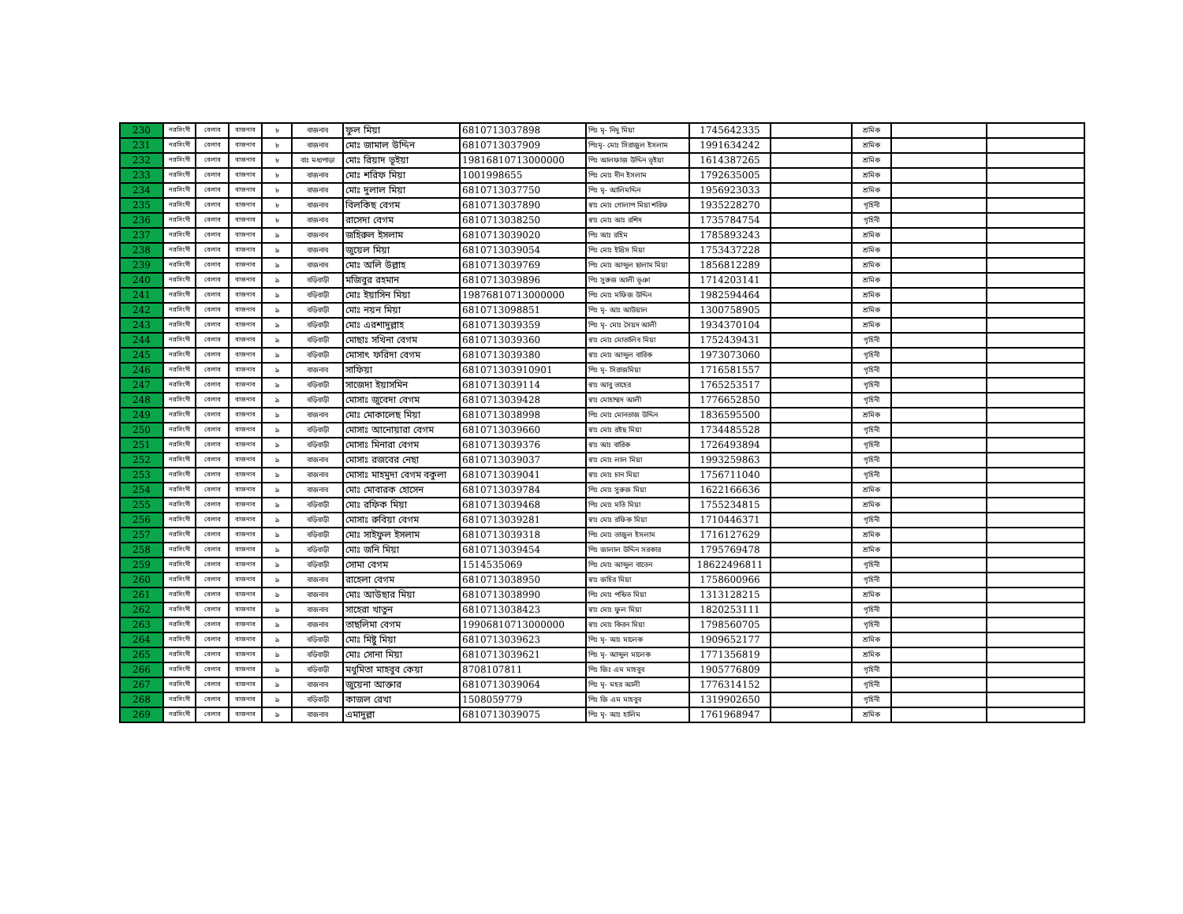| 230 | নরসিংদী | বেলাব | বাজনাব | ৮ | বাজনাব | ফুল মিয়া | 6810713037898 | পিঃ মৃ- নিদু মিয়া | 1745642335 | | শ্রমিক | | |
| 231 | নরসিংদী | বেলাব | বাজনাব | ৮ | বাজনাব | মোঃ জামাল উদ্দিন | 6810713037909 | পিঃমৃ- মোঃ সিরাজুল ইসলাম | 1991634242 | | শ্রমিক | | |
| 232 | নরসিংদী | বেলাব | বাজনাব | ৮ | বাঃ মধ্যপাড়া | মোঃ রিয়াদ ভূইয়া | 19816810713000000 | পিঃ আলফাজ উদ্দিন ভূইয়া | 1614387265 | | শ্রমিক | | |
| 233 | নরসিংদী | বেলাব | বাজনাব | ৮ | বাজনাব | মোঃ শরিফ মিয়া | 1001998655 | পিঃ মোঃ দীন ইসলাম | 1792635005 | | শ্রমিক | | |
| 234 | নরসিংদী | বেলাব | বাজনাব | ৮ | বাজনাব | মোঃ দুলাল মিয়া | 6810713037750 | পিঃ মৃ- আলিমদ্দিন | 1956923033 | | শ্রমিক | | |
| 235 | নরসিংদী | বেলাব | বাজনাব | ৮ | বাজনাব | বিলকিছ বেগম | 6810713037890 | স্বাঃ মোঃ গোলাপ মিয়া শরিফ | 1935228270 | | গৃহিনী | | |
| 236 | নরসিংদী | বেলাব | বাজনাব | ৮ | বাজনাব | রাসেদা বেগম | 6810713038250 | স্বাঃ মোঃ আঃ রশিদ | 1735784754 | | গৃহিনী | | |
| 237 | নরসিংদী | বেলাব | বাজনাব | ৯ | বাজনাব | জহিরুল ইসলাম | 6810713039020 | পিঃ আঃ রহিম | 1785893243 | | শ্রমিক | | |
| 238 | নরসিংদী | বেলাব | বাজনাব | ৯ | বাজনাব | জুয়েল মিয়া | 6810713039054 | পিঃ মোঃ ইদ্রিস মিয়া | 1753437228 | | শ্রমিক | | |
| 239 | নরসিংদী | বেলাব | বাজনাব | ৯ | বাজনাব | মোঃ অলি উল্লাহ | 6810713039769 | পিঃ মোঃ আব্দুল ছালাম মিয়া | 1856812289 | | শ্রমিক | | |
| 240 | নরসিংদী | বেলাব | বাজনাব | ৯ | বড়িবাড়ী | মজিবুর রহমান | 6810713039896 | পিঃ সুরুজ আলী ভূঞা | 1714203141 | | শ্রমিক | | |
| 241 | নরসিংদী | বেলাব | বাজনাব | ৯ | বড়িবাড়ী | মোঃ ইয়াসিন মিয়া | 19876810713000000 | পিঃ মোঃ মফিজ উদ্দিন | 1982594464 | | শ্রমিক | | |
| 242 | নরসিংদী | বেলাব | বাজনাব | ৯ | বড়িবাড়ী | মোঃ নয়ন মিয়া | 6810713098851 | পিঃ মৃ- আঃ আউয়াল | 1300758905 | | শ্রমিক | | |
| 243 | নরসিংদী | বেলাব | বাজনাব | ৯ | বড়িবাড়ী | মোঃ এরশাদুল্লাহ | 6810713039359 | পিঃ মৃ- মোঃ সৈয়দ আলী | 1934370104 | | শ্রমিক | | |
| 244 | নরসিংদী | বেলাব | বাজনাব | ৯ | বড়িবাড়ী | মোছাঃ সখিনা বেগম | 6810713039360 | স্বাঃ মোঃ মোতালিব মিয়া | 1752439431 | | গৃহিনী | | |
| 245 | নরসিংদী | বেলাব | বাজনাব | ৯ | বড়িবাড়ী | মোসাৎ ফরিদা বেগম | 6810713039380 | স্বাঃ মোঃ আব্দুল বারিক | 1973073060 | | গৃহিনী | | |
| 246 | নরসিংদী | বেলাব | বাজনাব | ৯ | বাজনাব | সাফিয়া | 681071303910901 | পিঃ মৃ- সিরাজমিয়া | 1716581557 | | গৃহিনী | | |
| 247 | নরসিংদী | বেলাব | বাজনাব | ৯ | বড়িবাড়ী | সাজেদা ইয়াসমিন | 6810713039114 | স্বাঃ আবু তাহের | 1765253517 | | গৃহিনী | | |
| 248 | নরসিংদী | বেলাব | বাজনাব | ৯ | বড়িবাড়ী | মোসাঃ জুবেদা বেগম | 6810713039428 | স্বাঃ মোহাম্মদ আলী | 1776652850 | | গৃহিনী | | |
| 249 | নরসিংদী | বেলাব | বাজনাব | ৯ | বাজনাব | মোঃ মোকালেছ মিয়া | 6810713038998 | পিঃ মোঃ মোনতাজ উদ্দিন | 1836595500 | | শ্রমিক | | |
| 250 | নরসিংদী | বেলাব | বাজনাব | ৯ | বড়িবাড়ী | মোসাঃ আনোয়ারা বেগম | 6810713039660 | স্বাঃ মোঃ রইছ মিয়া | 1734485528 | | গৃহিনী | | |
| 251 | নরসিংদী | বেলাব | বাজনাব | ৯ | বড়িবাড়ী | মোসাঃ মিনারা বেগম | 6810713039376 | স্বাঃ আঃ বারিক | 1726493894 | | গৃহিনী | | |
| 252 | নরসিংদী | বেলাব | বাজনাব | ৯ | বাজনাব | মোসাঃ রজবের নেছা | 6810713039037 | স্বাঃ মোঃ লাল মিয়া | 1993259863 | | গৃহিনী | | |
| 253 | নরসিংদী | বেলাব | বাজনাব | ৯ | বাজনাব | মোসাঃ মাহমুদা বেগম বকুলা | 6810713039041 | স্বাঃ মোঃ চান মিয়া | 1756711040 | | গৃহিনী | | |
| 254 | নরসিংদী | বেলাব | বাজনাব | ৯ | বাজনাব | মোঃ মোবারক হোসেন | 6810713039784 | পিঃ মোঃ সুরুজ মিয়া | 1622166636 | | শ্রমিক | | |
| 255 | নরসিংদী | বেলাব | বাজনাব | ৯ | বড়িবাড়ী | মোঃ রফিক মিয়া | 6810713039468 | পিঃ মোঃ মতি মিয়া | 1755234815 | | শ্রমিক | | |
| 256 | নরসিংদী | বেলাব | বাজনাব | ৯ | বড়িবাড়ী | মোসাঃ রুবিয়া বেগম | 6810713039281 | স্বাঃ মোঃ রফিক মিয়া | 1710446371 | | গৃহিনী | | |
| 257 | নরসিংদী | বেলাব | বাজনাব | ৯ | বড়িবাড়ী | মোঃ সাইফুল ইসলাম | 6810713039318 | পিঃ মোঃ তাজুল ইসলাম | 1716127629 | | শ্রমিক | | |
| 258 | নরসিংদী | বেলাব | বাজনাব | ৯ | বড়িবাড়ী | মোঃ জনি মিয়া | 6810713039454 | পিঃ জালাল উদ্দিন সরকার | 1795769478 | | শ্রমিক | | |
| 259 | নরসিংদী | বেলাব | বাজনাব | ৯ | বড়িবাড়ী | সোমা বেগম | 1514535069 | পিঃ মোঃ আব্দুল বাতেন | 18622496811 | | গৃহিনী | | |
| 260 | নরসিংদী | বেলাব | বাজনাব | ৯ | বাজনাব | রাহেলা বেগম | 6810713038950 | স্বাঃ জহির মিয়া | 1758600966 | | গৃহিনী | | |
| 261 | নরসিংদী | বেলাব | বাজনাব | ৯ | বাজনাব | মোঃ আউছার মিয়া | 6810713038990 | পিঃ মোঃ পন্ডিত মিয়া | 1313128215 | | শ্রমিক | | |
| 262 | নরসিংদী | বেলাব | বাজনাব | ৯ | বাজনাব | সাহেরা খাতুন | 6810713038423 | স্বাঃ মোঃ ফুল মিয়া | 1820253111 | | গৃহিনী | | |
| 263 | নরসিংদী | বেলাব | বাজনাব | ৯ | বাজনাব | তাছলিমা বেগম | 19906810713000000 | স্বাঃ মোঃ কিরন মিয়া | 1798560705 | | গৃহিনী | | |
| 264 | নরসিংদী | বেলাব | বাজনাব | ৯ | বড়িবাড়ী | মোঃ মিষ্টু মিয়া | 6810713039623 | পিঃ মৃ- আঃ মালেক | 1909652177 | | শ্রমিক | | |
| 265 | নরসিংদী | বেলাব | বাজনাব | ৯ | বড়িবাড়ী | মোঃ সোনা মিয়া | 6810713039621 | পিঃ মৃ- আব্দুল মালেক | 1771356819 | | শ্রমিক | | |
| 266 | নরসিংদী | বেলাব | বাজনাব | ৯ | বড়িবাড়ী | মধুমিতা মাহবুব কেয়া | 8708107811 | পিঃ জিঃ এম মাহবুব | 1905776809 | | গৃহিনী | | |
| 267 | নরসিংদী | বেলাব | বাজনাব | ৯ | বাজনাব | জুয়েনা আক্তার | 6810713039064 | পিঃ মৃ- মহর আলী | 1776314152 | | গৃহিনী | | |
| 268 | নরসিংদী | বেলাব | বাজনাব | ৯ | বড়িবাড়ী | কাজল রেখা | 1508059779 | পিঃ জি এম মাহবুব | 1319902650 | | গৃহিনী | | |
| 269 | নরসিংদী | বেলাব | বাজনাব | ৯ | বাজনাব | এমাদুল্লা | 6810713039075 | পিঃ মৃ- আঃ হালিম | 1761968947 | | শ্রমিক | | |